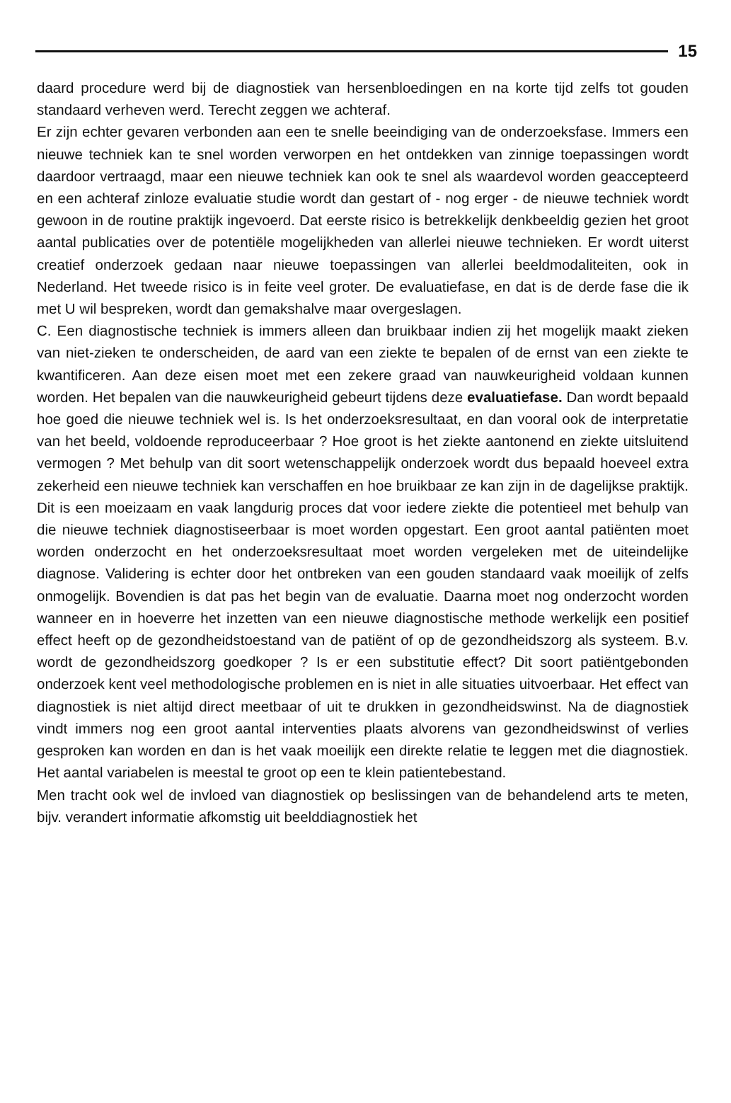15
daard procedure werd bij de diagnostiek van hersenbloedingen en na korte tijd zelfs tot gouden standaard verheven werd. Terecht zeggen we achteraf.
Er zijn echter gevaren verbonden aan een te snelle beeindiging van de onderzoeksfase. Immers een nieuwe techniek kan te snel worden verworpen en het ontdekken van zinnige toepassingen wordt daardoor vertraagd, maar een nieuwe techniek kan ook te snel als waardevol worden geaccepteerd en een achteraf zinloze evaluatie studie wordt dan gestart of - nog erger - de nieuwe techniek wordt gewoon in de routine praktijk ingevoerd. Dat eerste risico is betrekkelijk denkbeeldig gezien het groot aantal publicaties over de potentiële mogelijkheden van allerlei nieuwe technieken. Er wordt uiterst creatief onderzoek gedaan naar nieuwe toepassingen van allerlei beeldmodaliteiten, ook in Nederland. Het tweede risico is in feite veel groter. De evaluatiefase, en dat is de derde fase die ik met U wil bespreken, wordt dan gemakshalve maar overgeslagen.
C. Een diagnostische techniek is immers alleen dan bruikbaar indien zij het mogelijk maakt zieken van niet-zieken te onderscheiden, de aard van een ziekte te bepalen of de ernst van een ziekte te kwantificeren. Aan deze eisen moet met een zekere graad van nauwkeurigheid voldaan kunnen worden. Het bepalen van die nauwkeurigheid gebeurt tijdens deze evaluatiefase. Dan wordt bepaald hoe goed die nieuwe techniek wel is. Is het onderzoeksresultaat, en dan vooral ook de interpretatie van het beeld, voldoende reproduceerbaar ? Hoe groot is het ziekte aantonend en ziekte uitsluitend vermogen ? Met behulp van dit soort wetenschappelijk onderzoek wordt dus bepaald hoeveel extra zekerheid een nieuwe techniek kan verschaffen en hoe bruikbaar ze kan zijn in de dagelijkse praktijk. Dit is een moeizaam en vaak langdurig proces dat voor iedere ziekte die potentieel met behulp van die nieuwe techniek diagnostiseerbaar is moet worden opgestart. Een groot aantal patiënten moet worden onderzocht en het onderzoeksresultaat moet worden vergeleken met de uiteindelijke diagnose. Validering is echter door het ontbreken van een gouden standaard vaak moeilijk of zelfs onmogelijk. Bovendien is dat pas het begin van de evaluatie. Daarna moet nog onderzocht worden wanneer en in hoeverre het inzetten van een nieuwe diagnostische methode werkelijk een positief effect heeft op de gezondheidstoestand van de patiënt of op de gezondheidszorg als systeem. B.v. wordt de gezondheidszorg goedkoper ? Is er een substitutie effect? Dit soort patiëntgebonden onderzoek kent veel methodologische problemen en is niet in alle situaties uitvoerbaar. Het effect van diagnostiek is niet altijd direct meetbaar of uit te drukken in gezondheidswinst. Na de diagnostiek vindt immers nog een groot aantal interventies plaats alvorens van gezondheidswinst of verlies gesproken kan worden en dan is het vaak moeilijk een direkte relatie te leggen met die diagnostiek. Het aantal variabelen is meestal te groot op een te klein patientebestand.
Men tracht ook wel de invloed van diagnostiek op beslissingen van de behandelend arts te meten, bijv. verandert informatie afkomstig uit beelddiagnostiek het